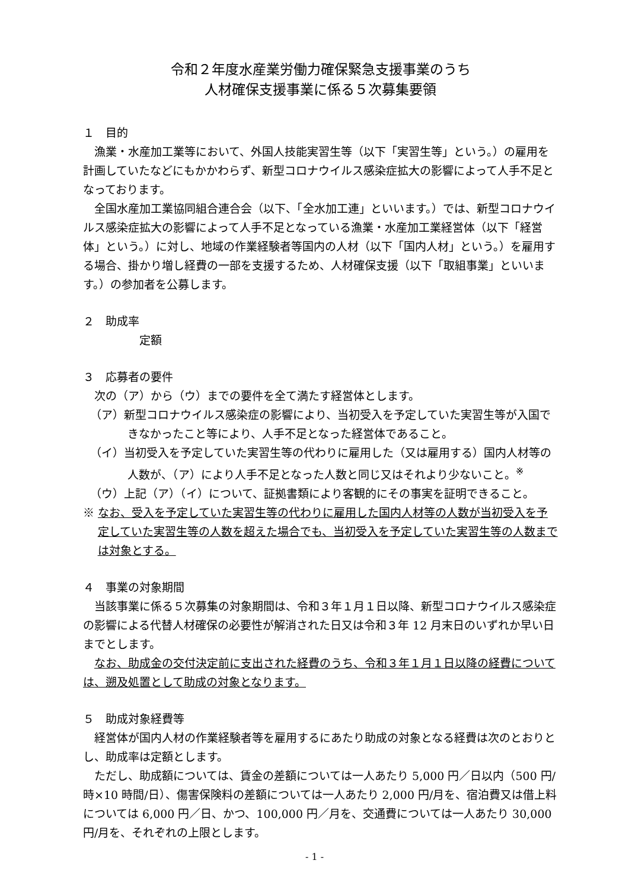令和２年度水産業労働力確保緊急支援事業のうち
人材確保支援事業に係る５次募集要領
１　目的
漁業・水産加工業等において、外国人技能実習生等（以下「実習生等」という。）の雇用を計画していたなどにもかかわらず、新型コロナウイルス感染症拡大の影響によって人手不足となっております。
全国水産加工業協同組合連合会（以下、「全水加工連」といいます。）では、新型コロナウイルス感染症拡大の影響によって人手不足となっている漁業・水産加工業経営体（以下「経営体」という。）に対し、地域の作業経験者等国内の人材（以下「国内人材」という。）を雇用する場合、掛かり増し経費の一部を支援するため、人材確保支援（以下「取組事業」といいます。）の参加者を公募します。
２　助成率
定額
３　応募者の要件
次の（ア）から（ウ）までの要件を全て満たす経営体とします。
（ア）新型コロナウイルス感染症の影響により、当初受入を予定していた実習生等が入国できなかったこと等により、人手不足となった経営体であること。
（イ）当初受入を予定していた実習生等の代わりに雇用した（又は雇用する）国内人材等の人数が、（ア）により人手不足となった人数と同じ又はそれより少ないこと。<sup>※</sup>
（ウ）上記（ア）（イ）について、証拠書類により客観的にその事実を証明できること。
※ なお、受入を予定していた実習生等の代わりに雇用した国内人材等の人数が当初受入を予定していた実習生等の人数を超えた場合でも、当初受入を予定していた実習生等の人数までは対象とする。
４　事業の対象期間
当該事業に係る５次募集の対象期間は、令和３年１月１日以降、新型コロナウイルス感染症の影響による代替人材確保の必要性が解消された日又は令和３年 12 月末日のいずれか早い日までとします。
なお、助成金の交付決定前に支出された経費のうち、令和３年１月１日以降の経費については、遡及処置として助成の対象となります。
５　助成対象経費等
経営体が国内人材の作業経験者等を雇用するにあたり助成の対象となる経費は次のとおりとし、助成率は定額とします。
ただし、助成額については、賃金の差額については一人あたり 5,000 円／日以内（500 円/時×10 時間/日）、傷害保険料の差額については一人あたり 2,000 円/月を、宿泊費又は借上料については 6,000 円／日、かつ、100,000 円／月を、交通費については一人あたり 30,000 円/月を、それぞれの上限とします。
- 1 -